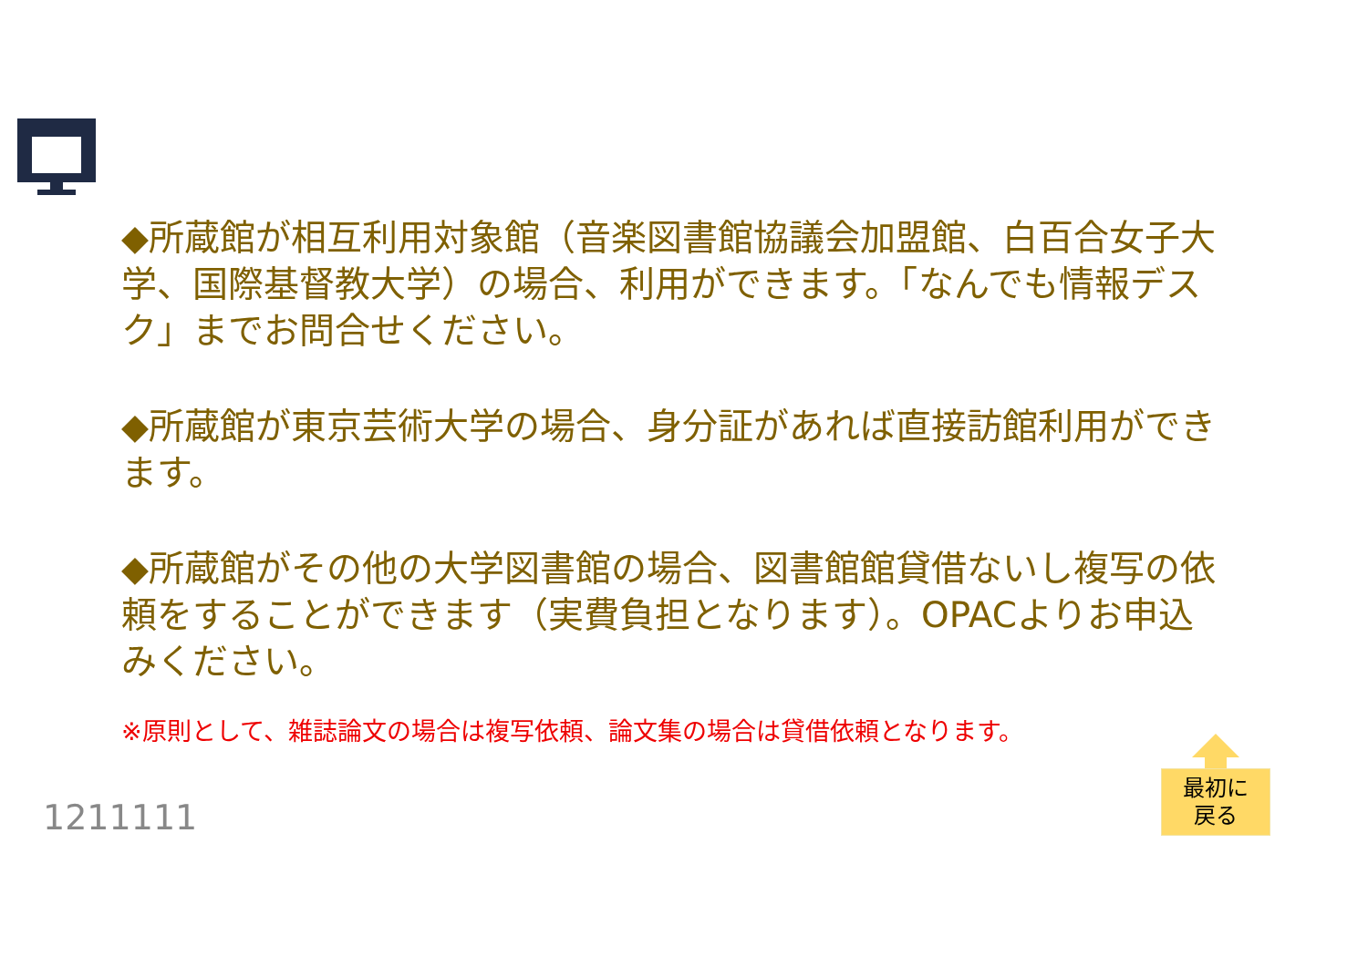◆所蔵館が相互利用対象館（音楽図書館協議会加盟館、白百合女子大学、国際基督教大学）の場合、利用ができます。「なんでも情報デスク」までお問合せください。
◆所蔵館が東京芸術大学の場合、身分証があれば直接訪館利用ができます。
◆所蔵館がその他の大学図書館の場合、図書館館貸借ないし複写の依頼をすることができます（実費負担となります）。OPACよりお申込みください。
※原則として、雑誌論文の場合は複写依頼、論文集の場合は貸借依頼となります。
1211111
最初に
戻る